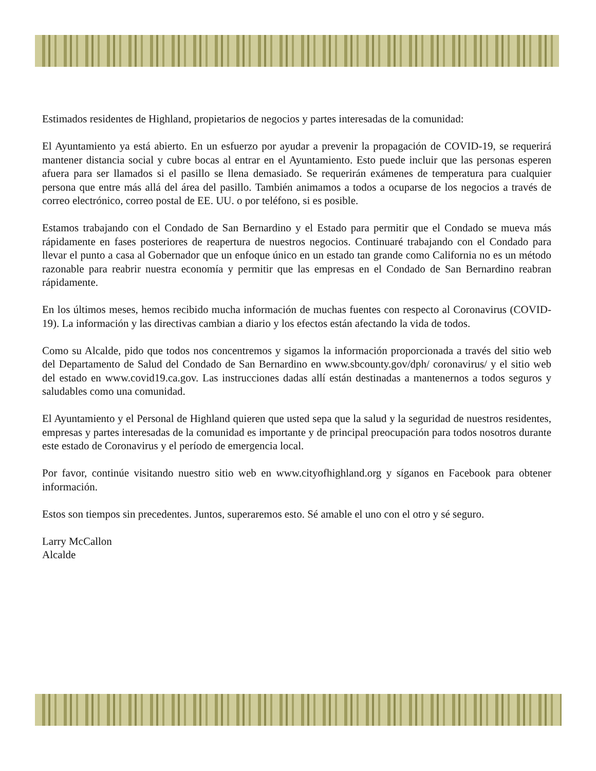Estimados residentes de Highland, propietarios de negocios y partes interesadas de la comunidad:
El Ayuntamiento ya está abierto. En un esfuerzo por ayudar a prevenir la propagación de COVID-19, se requerirá mantener distancia social y cubre bocas al entrar en el Ayuntamiento. Esto puede incluir que las personas esperen afuera para ser llamados si el pasillo se llena demasiado. Se requerirán exámenes de temperatura para cualquier persona que entre más allá del área del pasillo. También animamos a todos a ocuparse de los negocios a través de correo electrónico, correo postal de EE. UU. o por teléfono, si es posible.
Estamos trabajando con el Condado de San Bernardino y el Estado para permitir que el Condado se mueva más rápidamente en fases posteriores de reapertura de nuestros negocios. Continuaré trabajando con el Condado para llevar el punto a casa al Gobernador que un enfoque único en un estado tan grande como California no es un método razonable para reabrir nuestra economía y permitir que las empresas en el Condado de San Bernardino reabran rápidamente.
En los últimos meses, hemos recibido mucha información de muchas fuentes con respecto al Coronavirus (COVID-19). La información y las directivas cambian a diario y los efectos están afectando la vida de todos.
Como su Alcalde, pido que todos nos concentremos y sigamos la información proporcionada a través del sitio web del Departamento de Salud del Condado de San Bernardino en www.sbcounty.gov/dph/ coronavirus/ y el sitio web del estado en www.covid19.ca.gov. Las instrucciones dadas allí están destinadas a mantenernos a todos seguros y saludables como una comunidad.
El Ayuntamiento y el Personal de Highland quieren que usted sepa que la salud y la seguridad de nuestros residentes, empresas y partes interesadas de la comunidad es importante y de principal preocupación para todos nosotros durante este estado de Coronavirus y el período de emergencia local.
Por favor, continúe visitando nuestro sitio web en www.cityofhighland.org y síganos en Facebook para obtener información.
Estos son tiempos sin precedentes. Juntos, superaremos esto. Sé amable el uno con el otro y sé seguro.
Larry McCallon
Alcalde